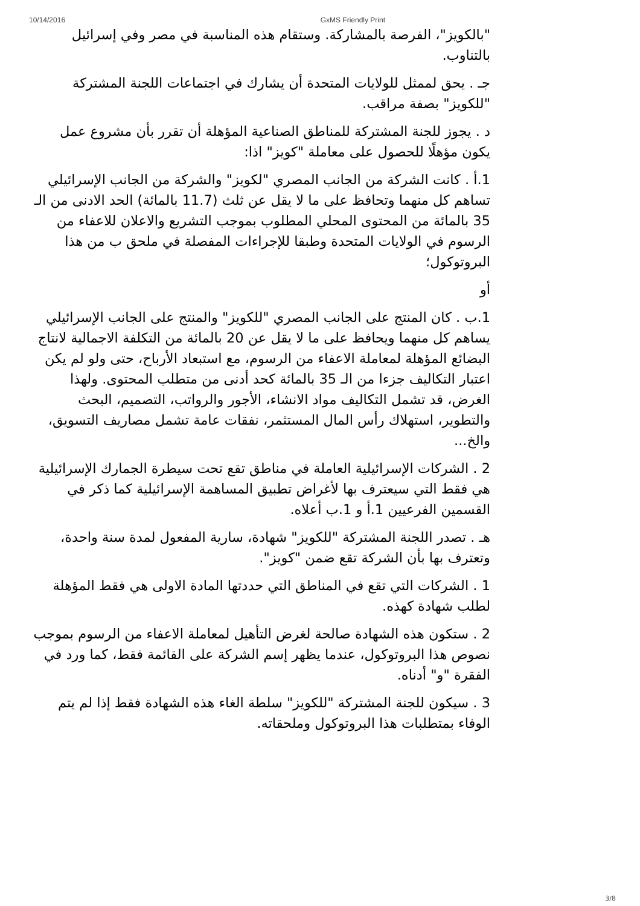10/14/2016 GxMS Friendly Print
"بالكويز"، الفرصة بالمشاركة. وستقام هذه المناسبة في مصر وفي إسرائيل بالتناوب.
جـ . يحق لممثل للولايات المتحدة أن يشارك في اجتماعات اللجنة المشتركة "للكويز" بصفة مراقب.
د . يجوز للجنة المشتركة للمناطق الصناعية المؤهلة أن تقرر بأن مشروع عمل يكون مؤهلًا للحصول على معاملة "كويز" اذا:
1.أ . كانت الشركة من الجانب المصري "لكويز" والشركة من الجانب الإسرائيلي تساهم كل منهما وتحافظ على ما لا يقل عن ثلث (11.7 بالمائة) الحد الادنى من الـ 35 بالمائة من المحتوى المحلي المطلوب بموجب التشريع والاعلان للاعفاء من الرسوم في الولايات المتحدة وطبقا للإجراءات المفصلة في ملحق ب من هذا البروتوكول؛
أو
1.ب . كان المنتج على الجانب المصري "للكويز" والمنتج على الجانب الإسرائيلي يساهم كل منهما ويحافظ على ما لا يقل عن 20 بالمائة من التكلفة الاجمالية لانتاج البضائع المؤهلة لمعاملة الاعفاء من الرسوم، مع استبعاد الأرباح، حتى ولو لم يكن اعتبار التكاليف جزءا من الـ 35 بالمائة كحد أدنى من متطلب المحتوى. ولهذا الغرض، قد تشمل التكاليف مواد الانشاء، الأجور والرواتب، التصميم، البحث والتطوير، استهلاك رأس المال المستثمر، نفقات عامة تشمل مصاريف التسويق، والخ...
2 . الشركات الإسرائيلية العاملة في مناطق تقع تحت سيطرة الجمارك الإسرائيلية هي فقط التي سيعترف بها لأغراض تطبيق المساهمة الإسرائيلية كما ذكر في القسمين الفرعيين 1.أ و 1.ب أعلاه.
هـ . تصدر اللجنة المشتركة "للكويز" شهادة، سارية المفعول لمدة سنة واحدة، وتعترف بها بأن الشركة تقع ضمن "كويز".
1 . الشركات التي تقع في المناطق التي حددتها المادة الاولى هي فقط المؤهلة لطلب شهادة كهذه.
2 . ستكون هذه الشهادة صالحة لغرض التأهيل لمعاملة الاعفاء من الرسوم بموجب نصوص هذا البروتوكول، عندما يظهر إسم الشركة على القائمة فقط، كما ورد في الفقرة "و" أدناه.
3 . سيكون للجنة المشتركة "للكويز" سلطة الغاء هذه الشهادة فقط إذا لم يتم الوفاء بمتطلبات هذا البروتوكول وملحقاته.
3/8